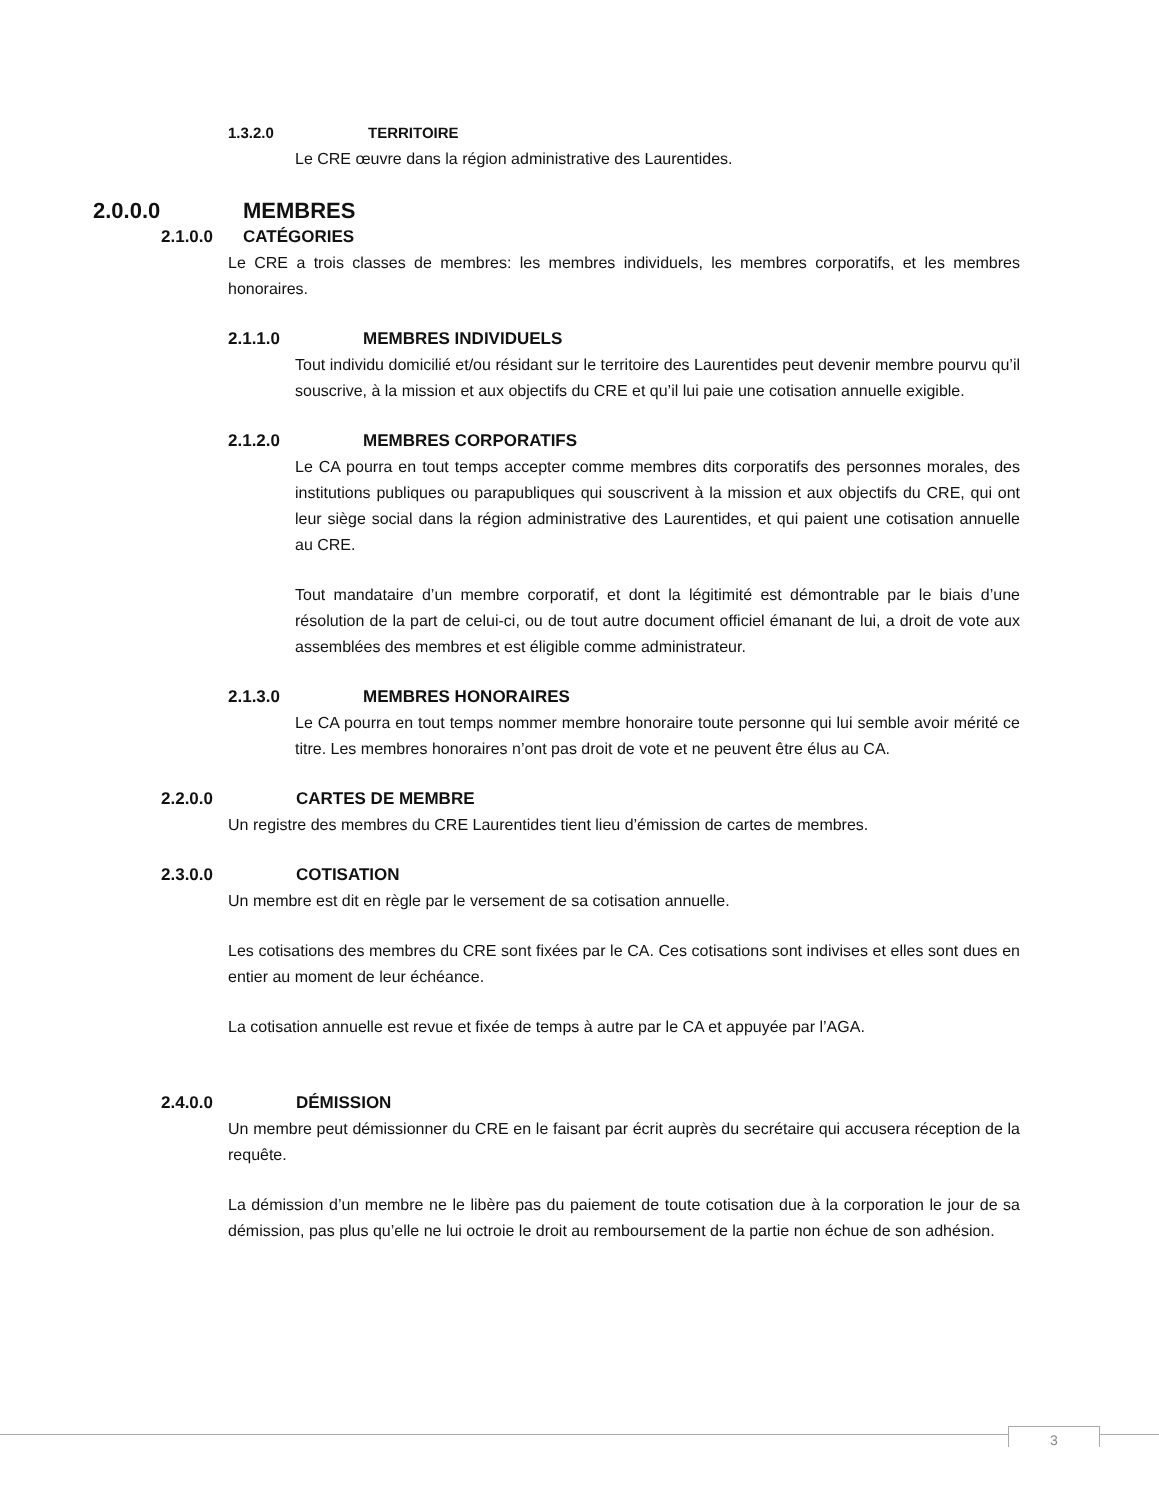1.3.2.0 TERRITOIRE
Le CRE œuvre dans la région administrative des Laurentides.
2.0.0.0 MEMBRES
2.1.0.0 CATÉGORIES
Le CRE a trois classes de membres: les membres individuels, les membres corporatifs, et les membres honoraires.
2.1.1.0 MEMBRES INDIVIDUELS
Tout individu domicilié et/ou résidant sur le territoire des Laurentides peut devenir membre pourvu qu’il souscrive, à la mission et aux objectifs du CRE et qu’il lui paie une cotisation annuelle exigible.
2.1.2.0 MEMBRES CORPORATIFS
Le CA pourra en tout temps accepter comme membres dits corporatifs des personnes morales, des institutions publiques ou parapubliques qui souscrivent à la mission et aux objectifs du CRE, qui ont leur siège social dans la région administrative des Laurentides, et qui paient une cotisation annuelle au CRE.
Tout mandataire d’un membre corporatif, et dont la légitimité est démontrable par le biais d’une résolution de la part de celui-ci, ou de tout autre document officiel émanant de lui, a droit de vote aux assemblées des membres et est éligible comme administrateur.
2.1.3.0 MEMBRES HONORAIRES
Le CA pourra en tout temps nommer membre honoraire toute personne qui lui semble avoir mérité ce titre. Les membres honoraires n’ont pas droit de vote et ne peuvent être élus au CA.
2.2.0.0 CARTES DE MEMBRE
Un registre des membres du CRE Laurentides tient lieu d’émission de cartes de membres.
2.3.0.0 COTISATION
Un membre est dit en règle par le versement de sa cotisation annuelle.
Les cotisations des membres du CRE sont fixées par le CA. Ces cotisations sont indivises et elles sont dues en entier au moment de leur échéance.
La cotisation annuelle est revue et fixée de temps à autre par le CA et appuyée par l’AGA.
2.4.0.0 DÉMISSION
Un membre peut démissionner du CRE en le faisant par écrit auprès du secrétaire qui accusera réception de la requête.
La démission d’un membre ne le libère pas du paiement de toute cotisation due à la corporation le jour de sa démission, pas plus qu’elle ne lui octroie le droit au remboursement de la partie non échue de son adhésion.
3